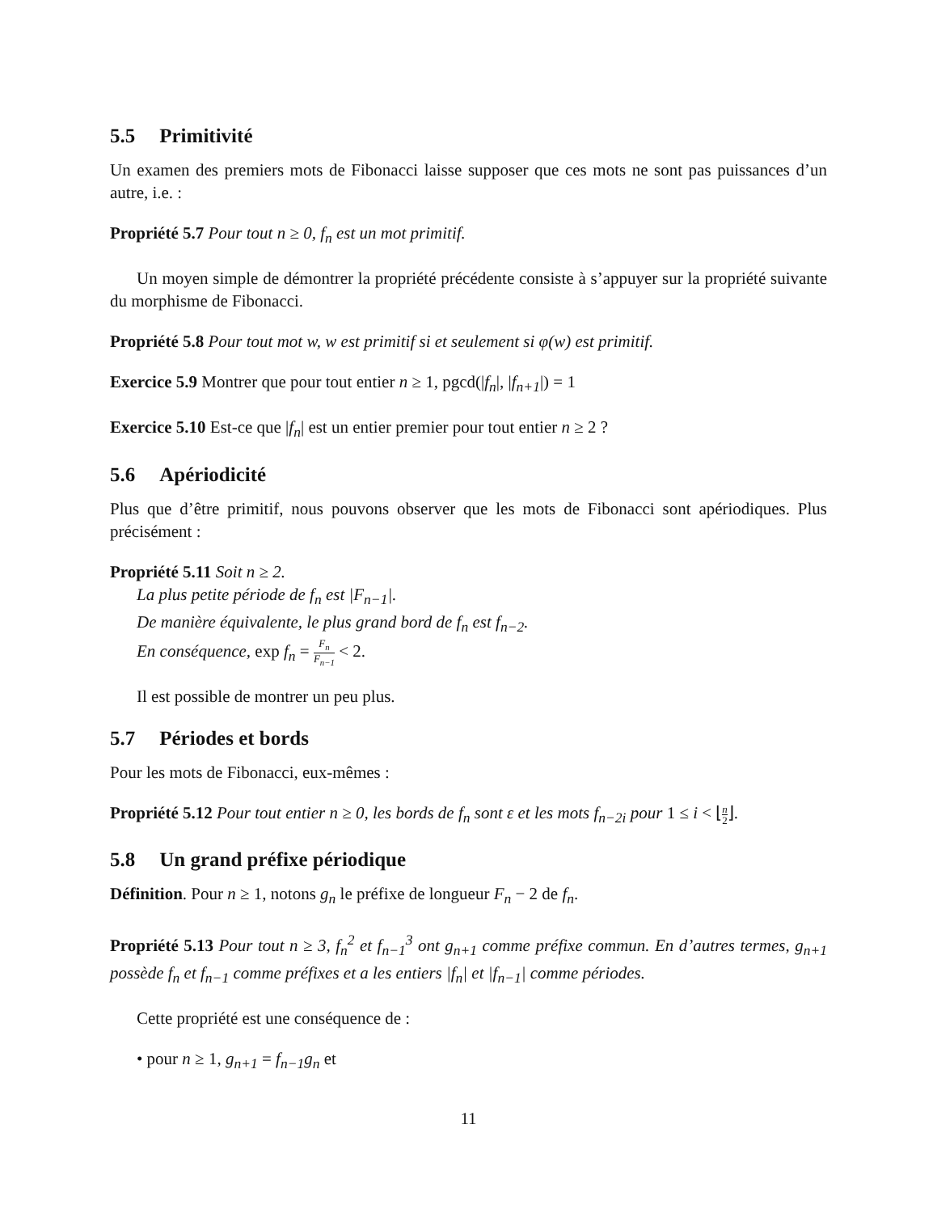5.5 Primitivité
Un examen des premiers mots de Fibonacci laisse supposer que ces mots ne sont pas puissances d’un autre, i.e. :
Propriété 5.7 Pour tout n ≥ 0, f<sub>n</sub> est un mot primitif.
Un moyen simple de démontrer la propriété précédente consiste à s’appuyer sur la propriété suivante du morphisme de Fibonacci.
Propriété 5.8 Pour tout mot w, w est primitif si et seulement si φ(w) est primitif.
Exercice 5.9 Montrer que pour tout entier n ≥ 1, pgcd(|f<sub>n</sub>|, |f<sub>n+1</sub>|) = 1
Exercice 5.10 Est-ce que |f<sub>n</sub>| est un entier premier pour tout entier n ≥ 2 ?
5.6 Apériodicité
Plus que d’être primitif, nous pouvons observer que les mots de Fibonacci sont apériodiques. Plus précisément :
Propriété 5.11 Soit n ≥ 2.
La plus petite période de f<sub>n</sub> est |F<sub>n−1</sub>|.
De manière équivalente, le plus grand bord de f<sub>n</sub> est f<sub>n−2</sub>.
En conséquence, exp f<sub>n</sub> = F<sub>n</sub> F<sub>n−1</sub> < 2.
Il est possible de montrer un peu plus.
5.7 Périodes et bords
Pour les mots de Fibonacci, eux-mêmes :
Propriété 5.12 Pour tout entier n ≥ 0, les bords de f<sub>n</sub> sont ε et les mots f<sub>n−2i</sub> pour 1 ≤ i < ⌊n 2⌋.
5.8 Un grand préfixe périodique
Définition. Pour n ≥ 1, notons g<sub>n</sub> le préfixe de longueur F<sub>n</sub> − 2 de f<sub>n</sub>.
Propriété 5.13 Pour tout n ≥ 3, f<sub>n</sub><sup>2</sup> et f<sub>n−1</sub><sup>3</sup> ont g<sub>n+1</sub> comme préfixe commun. En d’autres termes, g<sub>n+1</sub> possède f<sub>n</sub> et f<sub>n−1</sub> comme préfixes et a les entiers |f<sub>n</sub>| et |f<sub>n−1</sub>| comme périodes.
Cette propriété est une conséquence de :
• pour n ≥ 1, g<sub>n+1</sub> = f<sub>n−1</sub>g<sub>n</sub> et
11